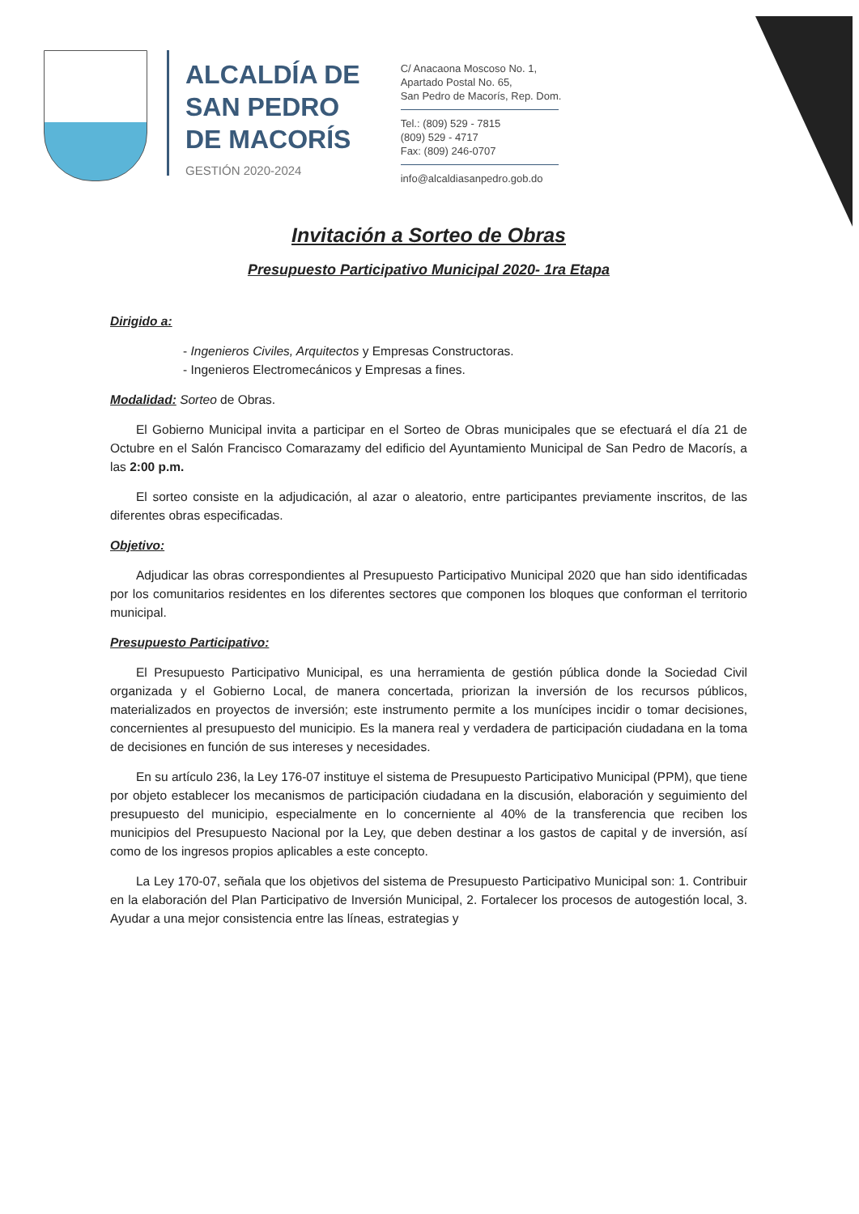ALCALDÍA DE
SAN PEDRO
DE MACORÍS
GESTIÓN 2020-2024
C/ Anacaona Moscoso No. 1,
Apartado Postal No. 65,
San Pedro de Macorís, Rep. Dom.
Tel.: (809) 529 - 7815
(809) 529 - 4717
Fax: (809) 246-0707
info@alcaldiasanpedro.gob.do
Invitación a Sorteo de Obras
Presupuesto Participativo Municipal 2020- 1ra Etapa
Dirigido a:
- Ingenieros Civiles, Arquitectos y Empresas Constructoras.
- Ingenieros Electromecánicos y Empresas a fines.
Modalidad: Sorteo de Obras.
El Gobierno Municipal invita a participar en el Sorteo de Obras municipales que se efectuará el día 21 de Octubre en el Salón Francisco Comarazamy del edificio del Ayuntamiento Municipal de San Pedro de Macorís, a las 2:00 p.m.
El sorteo consiste en la adjudicación, al azar o aleatorio, entre participantes previamente inscritos, de las diferentes obras especificadas.
Objetivo:
Adjudicar las obras correspondientes al Presupuesto Participativo Municipal 2020 que han sido identificadas por los comunitarios residentes en los diferentes sectores que componen los bloques que conforman el territorio municipal.
Presupuesto Participativo:
El Presupuesto Participativo Municipal, es una herramienta de gestión pública donde la Sociedad Civil organizada y el Gobierno Local, de manera concertada, priorizan la inversión de los recursos públicos, materializados en proyectos de inversión; este instrumento permite a los munícipes incidir o tomar decisiones, concernientes al presupuesto del municipio. Es la manera real y verdadera de participación ciudadana en la toma de decisiones en función de sus intereses y necesidades.
En su artículo 236, la Ley 176-07 instituye el sistema de Presupuesto Participativo Municipal (PPM), que tiene por objeto establecer los mecanismos de participación ciudadana en la discusión, elaboración y seguimiento del presupuesto del municipio, especialmente en lo concerniente al 40% de la transferencia que reciben los municipios del Presupuesto Nacional por la Ley, que deben destinar a los gastos de capital y de inversión, así como de los ingresos propios aplicables a este concepto.
La Ley 170-07, señala que los objetivos del sistema de Presupuesto Participativo Municipal son: 1. Contribuir en la elaboración del Plan Participativo de Inversión Municipal, 2. Fortalecer los procesos de autogestión local, 3. Ayudar a una mejor consistencia entre las líneas, estrategias y